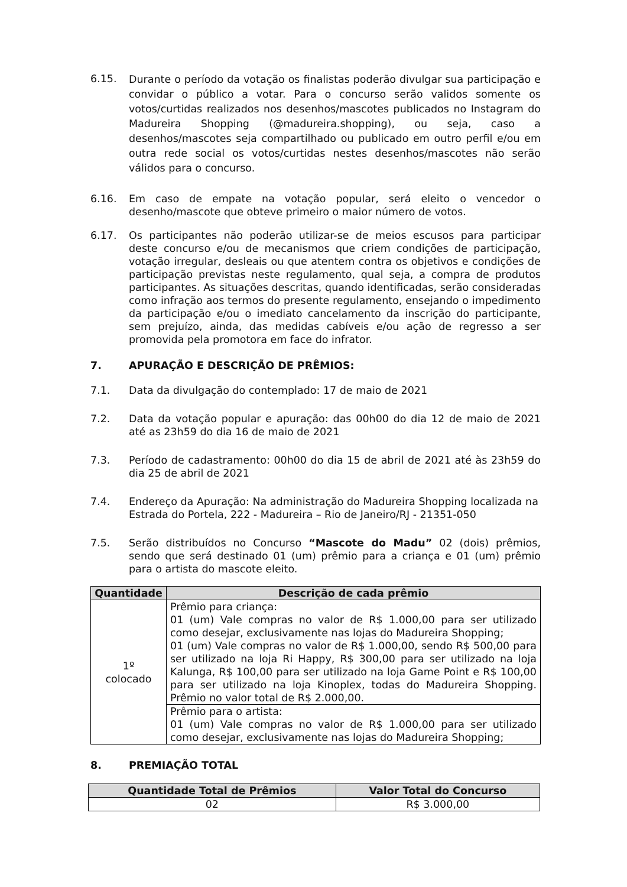6.15.
Durante o período da votação os finalistas poderão divulgar sua participação e convidar o público a votar. Para o concurso serão validos somente os votos/curtidas realizados nos desenhos/mascotes publicados no Instagram do Madureira Shopping (@madureira.shopping), ou seja, caso a desenhos/mascotes seja compartilhado ou publicado em outro perfil e/ou em outra rede social os votos/curtidas nestes desenhos/mascotes não serão válidos para o concurso.
6.16. Em caso de empate na votação popular, será eleito o vencedor o desenho/mascote que obteve primeiro o maior número de votos.
6.17. Os participantes não poderão utilizar-se de meios escusos para participar deste concurso e/ou de mecanismos que criem condições de participação, votação irregular, desleais ou que atentem contra os objetivos e condições de participação previstas neste regulamento, qual seja, a compra de produtos participantes. As situações descritas, quando identificadas, serão consideradas como infração aos termos do presente regulamento, ensejando o impedimento da participação e/ou o imediato cancelamento da inscrição do participante, sem prejuízo, ainda, das medidas cabíveis e/ou ação de regresso a ser promovida pela promotora em face do infrator.
7. APURAÇÃO E DESCRIÇÃO DE PRÊMIOS:
7.1. Data da divulgação do contemplado: 17 de maio de 2021
7.2. Data da votação popular e apuração: das 00h00 do dia 12 de maio de 2021 até as 23h59 do dia 16 de maio de 2021
7.3. Período de cadastramento: 00h00 do dia 15 de abril de 2021 até às 23h59 do dia 25 de abril de 2021
7.4. Endereço da Apuração: Na administração do Madureira Shopping localizada na Estrada do Portela, 222 - Madureira – Rio de Janeiro/RJ - 21351-050
7.5. Serão distribuídos no Concurso “Mascote do Madu” 02 (dois) prêmios, sendo que será destinado 01 (um) prêmio para a criança e 01 (um) prêmio para o artista do mascote eleito.
| Quantidade | Descrição de cada prêmio |
| --- | --- |
| 1º colocado | Prêmio para criança: 01 (um) Vale compras no valor de R$ 1.000,00 para ser utilizado como desejar, exclusivamente nas lojas do Madureira Shopping; 01 (um) Vale compras no valor de R$ 1.000,00, sendo R$ 500,00 para ser utilizado na loja Ri Happy, R$ 300,00 para ser utilizado na loja Kalunga, R$ 100,00 para ser utilizado na loja Game Point e R$ 100,00 para ser utilizado na loja Kinoplex, todas do Madureira Shopping. Prêmio no valor total de R$ 2.000,00. |
| | Prêmio para o artista: 01 (um) Vale compras no valor de R$ 1.000,00 para ser utilizado como desejar, exclusivamente nas lojas do Madureira Shopping; |
8. PREMIAÇÃO TOTAL
| Quantidade Total de Prêmios | Valor Total do Concurso |
| --- | --- |
| 02 | R$ 3.000,00 |